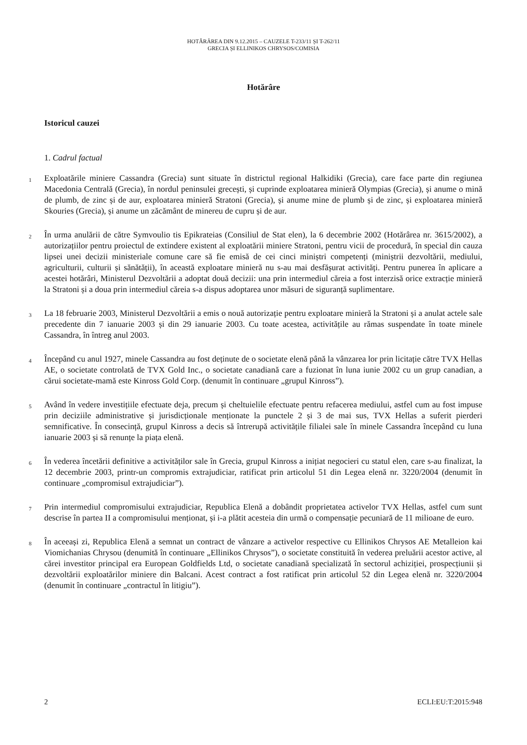HOTĂRÂREA DIN 9.12.2015 – CAUZELE T-233/11 ȘI T-262/11
GRECIA ȘI ELLINIKOS CHRYSOS/COMISIA
Hotărâre
Istoricul cauzei
1. Cadrul factual
1
Exploatările miniere Cassandra (Grecia) sunt situate în districtul regional Halkidiki (Grecia), care face parte din regiunea Macedonia Centrală (Grecia), în nordul peninsulei grecești, și cuprinde exploatarea minieră Olympias (Grecia), și anume o mină de plumb, de zinc și de aur, exploatarea minieră Stratoni (Grecia), și anume mine de plumb și de zinc, și exploatarea minieră Skouries (Grecia), și anume un zăcământ de minereu de cupru și de aur.
2
În urma anulării de către Symvoulio tis Epikrateias (Consiliul de Stat elen), la 6 decembrie 2002 (Hotărârea nr. 3615/2002), a autorizațiilor pentru proiectul de extindere existent al exploatării miniere Stratoni, pentru vicii de procedură, în special din cauza lipsei unei decizii ministeriale comune care să fie emisă de cei cinci miniștri competenți (miniștrii dezvoltării, mediului, agriculturii, culturii și sănătății), în această exploatare minieră nu s-au mai desfășurat activități. Pentru punerea în aplicare a acestei hotărâri, Ministerul Dezvoltării a adoptat două decizii: una prin intermediul căreia a fost interzisă orice extracție minieră la Stratoni și a doua prin intermediul căreia s-a dispus adoptarea unor măsuri de siguranță suplimentare.
3
La 18 februarie 2003, Ministerul Dezvoltării a emis o nouă autorizație pentru exploatare minieră la Stratoni și a anulat actele sale precedente din 7 ianuarie 2003 și din 29 ianuarie 2003. Cu toate acestea, activitățile au rămas suspendate în toate minele Cassandra, în întreg anul 2003.
4
Începând cu anul 1927, minele Cassandra au fost deținute de o societate elenă până la vânzarea lor prin licitație către TVX Hellas AE, o societate controlată de TVX Gold Inc., o societate canadiană care a fuzionat în luna iunie 2002 cu un grup canadian, a cărui societate-mamă este Kinross Gold Corp. (denumit în continuare „grupul Kinross”).
5
Având în vedere investițiile efectuate deja, precum și cheltuielile efectuate pentru refacerea mediului, astfel cum au fost impuse prin deciziile administrative și jurisdicționale menționate la punctele 2 și 3 de mai sus, TVX Hellas a suferit pierderi semnificative. În consecință, grupul Kinross a decis să întrerupă activitățile filialei sale în minele Cassandra începând cu luna ianuarie 2003 și să renunțe la piața elenă.
6
În vederea încetării definitive a activităților sale în Grecia, grupul Kinross a inițiat negocieri cu statul elen, care s-au finalizat, la 12 decembrie 2003, printr-un compromis extrajudiciar, ratificat prin articolul 51 din Legea elenă nr. 3220/2004 (denumit în continuare „compromisul extrajudiciar”).
7
Prin intermediul compromisului extrajudiciar, Republica Elenă a dobândit proprietatea activelor TVX Hellas, astfel cum sunt descrise în partea II a compromisului menționat, și i-a plătit acesteia din urmă o compensație pecuniară de 11 milioane de euro.
8
În aceeași zi, Republica Elenă a semnat un contract de vânzare a activelor respective cu Ellinikos Chrysos AE Metalleion kai Viomichanias Chrysou (denumită în continuare „Ellinikos Chrysos”), o societate constituită în vederea preluării acestor active, al cărei investitor principal era European Goldfields Ltd, o societate canadiană specializată în sectorul achiziției, prospecțiunii și dezvoltării exploatărilor miniere din Balcani. Acest contract a fost ratificat prin articolul 52 din Legea elenă nr. 3220/2004 (denumit în continuare „contractul în litigiu”).
2 ECLI:EU:T:2015:948